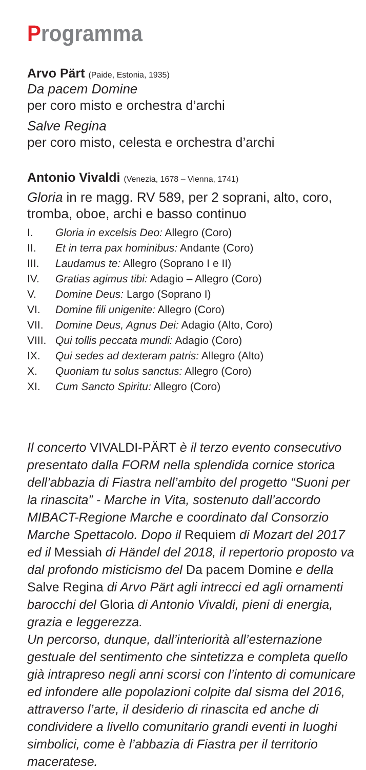Programma
Arvo Pärt (Paide, Estonia, 1935)
Da pacem Domine
per coro misto e orchestra d’archi
Salve Regina
per coro misto, celesta e orchestra d’archi
Antonio Vivaldi (Venezia, 1678 – Vienna, 1741)
Gloria in re magg. RV 589, per 2 soprani, alto, coro, tromba, oboe, archi e basso continuo
I. Gloria in excelsis Deo: Allegro (Coro)
II. Et in terra pax hominibus: Andante (Coro)
III. Laudamus te: Allegro (Soprano I e II)
IV. Gratias agimus tibi: Adagio – Allegro (Coro)
V. Domine Deus: Largo (Soprano I)
VI. Domine fili unigenite: Allegro (Coro)
VII. Domine Deus, Agnus Dei: Adagio (Alto, Coro)
VIII. Qui tollis peccata mundi: Adagio (Coro)
IX. Qui sedes ad dexteram patris: Allegro (Alto)
X. Quoniam tu solus sanctus: Allegro (Coro)
XI. Cum Sancto Spiritu: Allegro (Coro)
Il concerto VIVALDI-PÄRT è il terzo evento consecutivo presentato dalla FORM nella splendida cornice storica dell’abbazia di Fiastra nell’ambito del progetto “Suoni per la rinascita” - Marche in Vita, sostenuto dall’accordo MIBACT-Regione Marche e coordinato dal Consorzio Marche Spettacolo. Dopo il Requiem di Mozart del 2017 ed il Messiah di Händel del 2018, il repertorio proposto va dal profondo misticismo del Da pacem Domine e della Salve Regina di Arvo Pärt agli intrecci ed agli ornamenti barocchi del Gloria di Antonio Vivaldi, pieni di energia, grazia e leggerezza.
Un percorso, dunque, dall’interiorità all’esternazione gestuale del sentimento che sintetizza e completa quello già intrapreso negli anni scorsi con l’intento di comunicare ed infondere alle popolazioni colpite dal sisma del 2016, attraverso l’arte, il desiderio di rinascita ed anche di condividere a livello comunitario grandi eventi in luoghi simbolici, come è l’abbazia di Fiastra per il territorio maceratese.